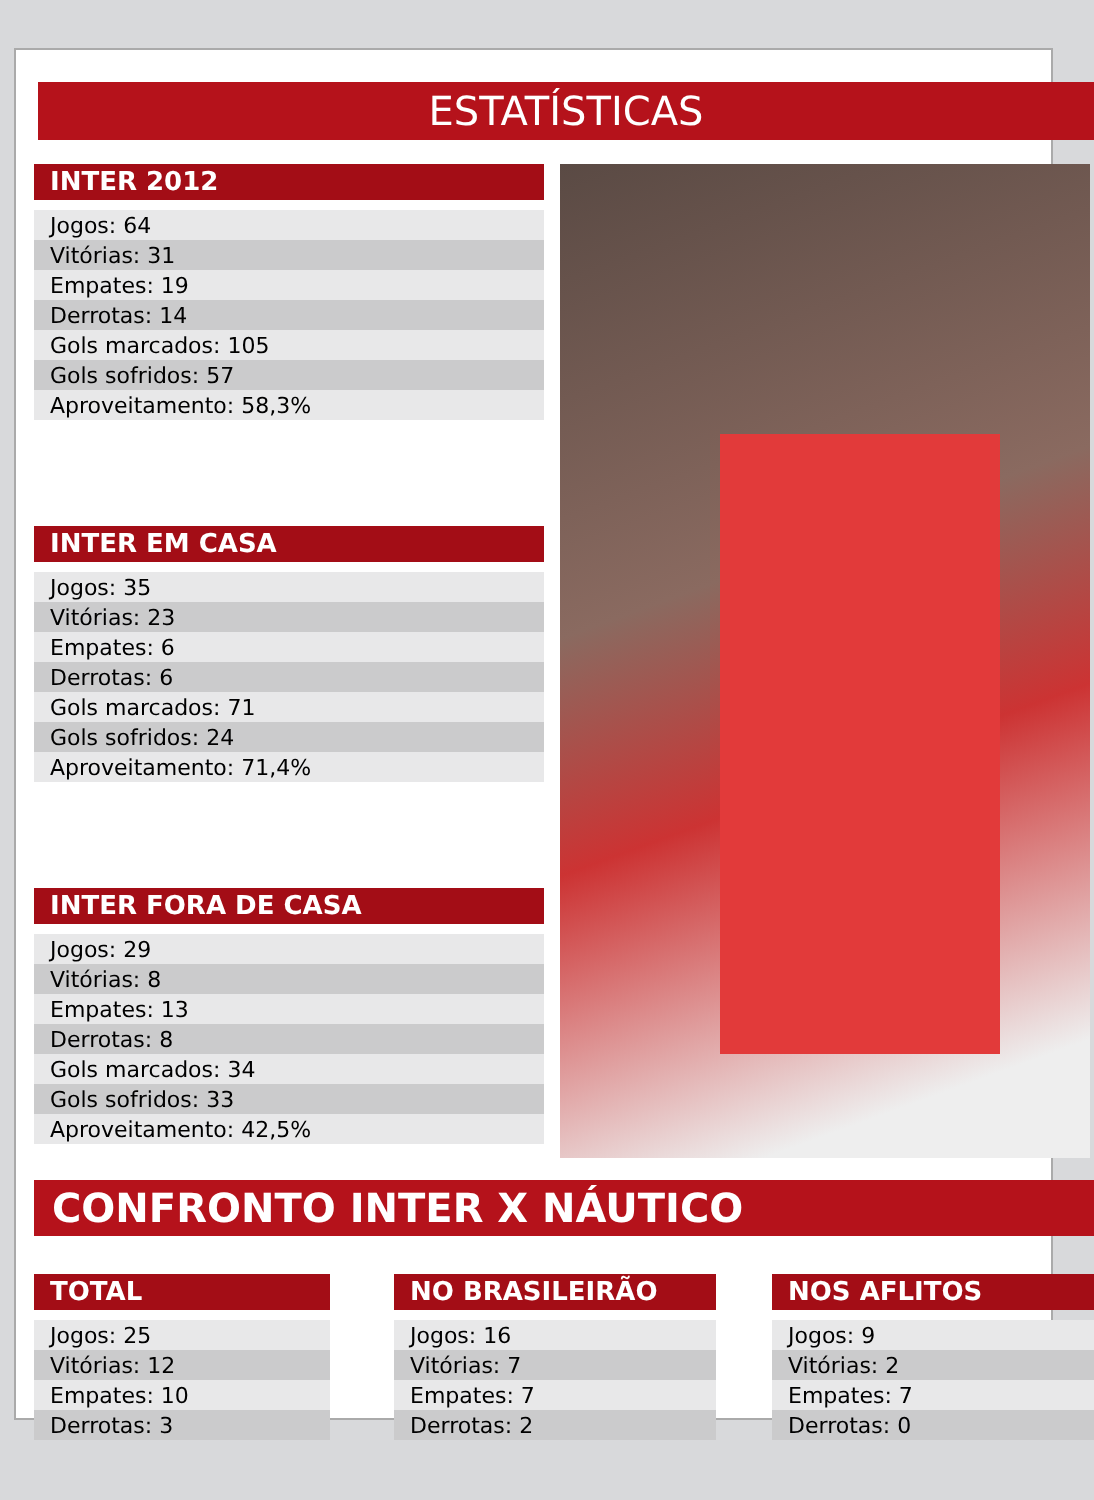ESTATÍSTICAS
INTER 2012
| Jogos: 64 |
| Vitórias: 31 |
| Empates: 19 |
| Derrotas: 14 |
| Gols marcados: 105 |
| Gols sofridos: 57 |
| Aproveitamento: 58,3% |
INTER EM CASA
| Jogos: 35 |
| Vitórias: 23 |
| Empates: 6 |
| Derrotas: 6 |
| Gols marcados: 71 |
| Gols sofridos: 24 |
| Aproveitamento: 71,4% |
INTER FORA DE CASA
| Jogos: 29 |
| Vitórias: 8 |
| Empates: 13 |
| Derrotas: 8 |
| Gols marcados: 34 |
| Gols sofridos: 33 |
| Aproveitamento: 42,5% |
CONFRONTO INTER X NÁUTICO
TOTAL
| Jogos: 25 |
| Vitórias: 12 |
| Empates: 10 |
| Derrotas: 3 |
NO BRASILEIRÃO
| Jogos: 16 |
| Vitórias: 7 |
| Empates: 7 |
| Derrotas: 2 |
NOS AFLITOS
| Jogos: 9 |
| Vitórias: 2 |
| Empates: 7 |
| Derrotas: 0 |